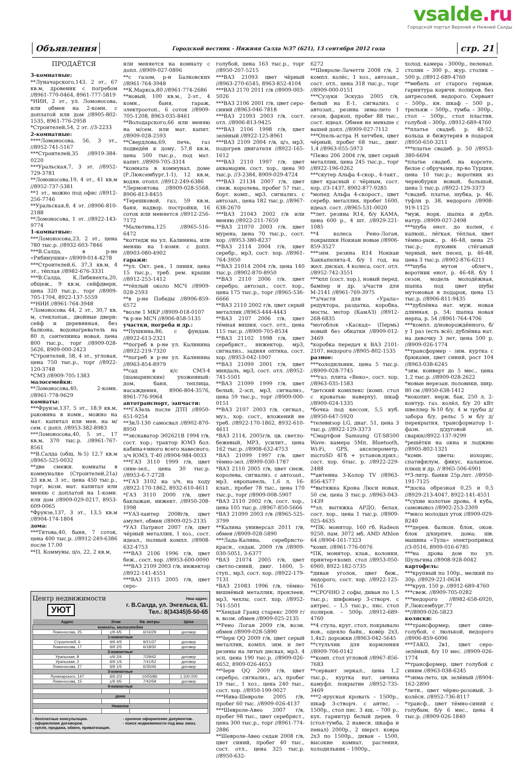vsalde.ru
Городской портал Верхней и Нижней Салды
Объявления
Городской вестник - Нижняя Салда №37 (621), 13 сентября 2012 года
стр. 21
ПРОДАЁТСЯ
3-комнатные:
**Луначарского,143, 2 эт., 67 кв.м, дровеник с погребом //8961-770-0464, 8961-777-5819
*НИИ, 2 эт., ул. Ломоносова, или обмен на 2-комн. с доплатой или дом //8905-802-1535, 8961-776-2958
*Строителей,54, 2 эт. //3-2233
2-комнатные:
****Ломоносова, 56, 3 эт., //8952-741-5167
***Строителей,35 //8919-384-0220
***Уральская,7, 3 эт. //8952-729-3781
**Ломоносова,19, 4 эт., 41 кв.м //8952-737-5381
**1 эт., можно под офис //8912-256-7746
**Уральская,8, 4 эт. //8906-810-2188
**Ломоносова, 1 эт. //8922-143-9774
1-комнатные:
***Ломоносова,23, 2 эт., цена 780 тыс.р. //8932-603-7846
***В.Салда, в р-не «Рябинушки» //8909-014-4278
***Строителей,6, 37,3 кв.м, 4 эт., тёплая //8982-676-3331
***В.Салда, К.Либкнехта,20, общеж., 9 кв.м, сейфдвери, цена 320 тыс.р., торг //8909-705-1704, 8922-137-5559
**НИИ //8961-764-3948
*Ломоносова 44, 2 эт., 30,7 кв. м, стеклопак., двойные двери: сейф и деревянная, без балкона, водонагреватель на 80 л, сантехника новая, цена 800 тыс.р., торг //8909-028-5626, 8909-000-2423
*Строителей, 58, 4 эт., угловая, цена 750 тыс.р., торг //8922-120-3748
*СМЗ //8909-705-1383
малосемейки:
**Ломоносова,40, 2-комн. //8961-778-9629
комнаты:
***Фрунзе,137, 5 эт., 18.9 кв.м, раковина в комн., можно на мат. капитал или мен. на м/сем. с допл. //8953-382-8983
***Ломоносова,40, 5 эт., 17 кв.м, 370 тыс.р. //8961-767-8561
**В.Салда (общ. №5) 12,7 кв.м //8965-525-0032
**две смежн. комнаты в коммуналке (Строителей,21а) 23 кв.м, 3 эт., цена 450 тыс.р., торг, возм. мат. капитал или меняю с доплатой на 1-комн. или дом //8909-029-0217, 8953-609-0065
*Фрунзе,137, 3 эт., 13,5 кв.м //8904-174-1804
дома:
***Титова,40, баня, 7 соток, цена 400 тыс.р. //8912-249-6386 после 17.00
**П. Коммуны, ц/о, 22, 2 кв.м,
или меняется на комнату с допл. //8909-027-0896
**с газом, р-н Балковских //8961-764-3948
**К.Маркса,80 //8961-774-2686
**новый, 100 кв.м., 2-эт., 4 комн., баня, гараж, электроотоп., 6 соток //8909-705-1208, 8963-035-8461
**Володарского,66 или меняю на м/сем. или мат. капит. //8909-028-2593
**Свердлова,69, печь, газ подведён к дому, 57,8 кв.м, цена 500 тыс.р., под мат. капит. //8909-705-3314
*комната в коммунал. доме (Р.Люксембург,1-1), 12 кв.м, водян. отопл. //8912-249-6386
*Лермонтова //8909-028-5568, 8906-813-8455
*Терешковой, газ, 59 кв.м, баня, надвор. постройки, 16 соток или меняется //8912-256-7172
*Малютина,125 //8965-516-6472
*коттедж на ул. Калинина, или меняю на 1-комн. с допл. //8903-080-4902
гаражи:
**ул. Окт. рев., 1 линия, цена 15 тыс.р., треб. рем. крыши //8912-255-1412
**тёплый около МСЧ //8909-028-2593
**в р-не Победы //8906-859-6572
*возле 1 МКР //8909-018-0107
*в р-не МСЧ //8906-858-5135
участки, погреба и др.:
**Пушкина,86, с фундам. //8922-613-2321
**погреб в р-не ул. Калинина //8922-219-7320
**погреб в р-не ул. Калинина //8963-854-8979
**сад в к/с СМЗ-4 (шамаринские) ухоженный: дом, баня, теплица, насаждения, 8906-804-3576, 8961-776-9964
автотранспорт, запчасти:
***ГАЗель после ДТП //8950-651-9254
**ЗиЛ-130 самосвал //8902-870-8950
**экскаватор Э02621В 1994 г/в, сост. хор.; трактор ЮМЗ бол. кабина+много всего навесного, з/ч ЮМЗ, Т-40 //8904-984-0033
***ГАЗ 3110 1999 г/в, цвет сине-зел., цена 30 тыс.р. //8953-6-7-2728
**ГАЗ 3102 на з/ч, на ходу //8922-170-1862, 8932-610-4611
*ГАЗ 3110 2000 г/в, цвет баклажан, инжект. //8950-208-1998
**УАЗ-хантер 2008г/в, цвет амулет, обмен //8909-025-2135
*УАЗ Патриот 2007 г/в, цвет чёрный металлик, 1 хоз., сост. идеал., полный компл. //8908-632-4753
***ВАЗ 2106 1996 г/в, цвет беж., сост. хор. //8953-600-0090
***ВАЗ 2109 2003 г/в, инжектор //8922-141-4551
***ВАЗ 2115 2005 г/в, цвет серо-
Центр недвижимости
УЮТ
Наш адрес:
г. В.Салда, ул. Энгельса, 61.
Тел.: 8(34345)5-50-65
| Адрес | Этаж | Кв. метры | Цена |
| --- | --- | --- | --- |
| комнаты, малосемейки | | | |
| Ломоносова, 25 | с/б 4/5 | 6/16/29 | договор |
| 1-комнатные | | | |
| Строителей, 6 | б/б 4/5 | 9/21/37 | договор |
| Ломоносова, 17 | б/б 2/5 | 6/18/30 | договор |
| 2-комнатные | | | |
| Уральская, 8 | с/б 2/4 | 7/29/42 | договор |
| Уральская, 2 | б/б 1/5 | 7/41/52 | договор |
| Ломоносова, 27 | б/б 1/5 | 6/35/46 | договор |
| 3-комнатные | | | |
| Луначарского, 147 | б/б 2/3 | 10/55/86 | 1.100.000 |
| Ломоносова, 15 | с/б 4/5 | 7/42/59 | договор |
| 4-комнатные | | | |
| дома | | | |
| Нежилое | | | |
- бесплатные консультации.
- оформление договоров.
- купля, продажа, обмен, приватизация.
- срочное оформление документов.
- поиск недвижимости под ваш заказ.
голубой, цена 163 тыс.р., торг //8950-207-5215
***ВАЗ 21093 цвет чёрный //8963-270-6545, 8963-852-4104
***ВАЗ 2170 2011 г/в //8909-003-5026
***ВАЗ 2106 2001 г/в, цвет серо-синий //8963-046-7818
***ВАЗ 21093 2003 г/в, сост. отл. //8906-813-9425
***ВАЗ 2106 1998 г/в, цвет зелёный //8922-125-8961
***ВАЗ 2109 2004 г/в, ц/з, мр3, подогрев двигателя //8922-165-1612
***ВАЗ 2110 1997 г/в, цвет аквамарин, сост. хор., цена 90 тыс.р. //3-2384, 8909-029-4724
***ВАЗ 21134 2007 г/в, цвет снеж. королева, пробег 57 тыс., борт. комп., мр3, сигнализ. с автозап., цена 182 тыс.р. //8967-638-2670
***ВАЗ 21043 2002 г/в или меняю //8922-211-7650
**ВАЗ 21070 2003 г/в, цвет мурена, цена 70 тыс.р., сост. хор. //8953-380-8237
**ВАЗ 2114 2004 г/в, цвет серебр., мр3, сост. хор. //8961-764-3950
**ВАЗ 21014 2004 г/в, цена 140 тыс.р. //8902-870-8950
**ВАЗ 2110 2006 г/в, цвет серебро, автозап., сост. хор., цена 175 тыс.р., торг //8965-536-6666
**ВАЗ 2110 2002 г/в, цвет серый металлик //8963-444-4443
**ВАЗ 2107 2006 г/в, цвет тёмная вишня, сост. отл., цена 115 тыс.р. //8909-705-8534
**ВАЗ 21102 1998 г/в, цвет серебрист., инжектор, мр3, сигнализ., задняя оптика, сост. хор. //8953-042-1007
**ВАЗ 21099 2001 г/в, цвет миндаль, мр3, сост. отл. //8952-741-5501
**ВАЗ 21099 1999 г/в, цвет белый, 2-эсп, мр3, сигнализ., цена 59 тыс.р., торг //8909-000-0151
**ВАЗ 2107 2003 г/в, сигнал., муз., хор. сост., вложений не треб. //8922-170-1862, 8932-610-4611
*ВАЗ 2114, 2005г/в, цв. светло-бежевый, МР3, усилит., цена 162 тыс.р. //8908-632-4753
*ВАЗ 21099 1997 г/в, цвет тёмно-зел. //8909-030-1787
*ВАЗ 2110 2005 г/в, цвет снеж. королева, сигнализ. с автозап., мр3, европанель, 1,6 л, 16-клап., пробег 78 тыс., цена 170 тыс.р., торг //8909-008-5907
*ВАЗ 2110 2002 г/в, сост. хор., цена 105 тыс.р. //8967-850-5666
*ВАЗ 21099 2003 г/в //8965-525-3799
**Калина универсал 2011 г/в, обмен //8909-028-5890
***Лада-Калина, серебристо-красн., седан, 2009 г/в //8909-030-5051, 3-6377
*ВАЗ 21074 2005 г/в, цвет светло-синий, двиг. 1600, 5-ступ., мр3, сост. хор. //8922-179-7131
*ВАЗ 21083 1996 г/в, тёмно-вишнёвый металлик, проклеен, мр3, чехлы, сост. хор. //8952-741-5501
**Хендай Гранд старекс 2009 г/в, возм. обмен //8909-025-2135
**Рено Логан 2009 г/в, возм. обмен //8909-028-5890
**Чери QQ 2009 г/в, цвет серый металлик, компл. зим. и лет резины на литых дисках, мр3, 4 эсп, цена 190 тыс.р. //8909-026-4652, 8909-026-4653
**Чери QQ 2009 г/в, цвет серебро, сигнализ., а/з, пробег 19 тыс., 1 хоз., цена 240 тыс., сост. хор. //8950-199-9027
***Нива-Шевроле 2005 г/в, пробег 60 тыс. //8909-026-4137
***Шевроле-Авео 2007 г/в, пробег 98 тыс., цвет серебрист., цена 300 тыс.р., торг //8961-774-2886
**Шевроле-Авео седан 2008 г/в, цвет синий, пробег 40 тыс., сост. отл., цена 325 тыс.р. //8950-632-
6272
**Шевроле-Лачетти 2008 г/в, 2 компл. колёс, 1 хоз., автозап., сост. отл., цена 318 тыс.р., торг //8909-000-0151
***Сузуки Эскудо 2005 г/в, белый на Е-1, сигнализ. с автозап., резина зима-лето 1 сезон, фаркоп, пробег 88 тыс., сост. идеал. Обмен не меньше с вашей допл. //8909-027-7112
***Опель-астра Н хетчбек, цвет чёрный, пробег 68 тыс., двиг. 1,4 //8963-055-5973
*Пежо 206 2004 г/в, цвет серый металлик, цена 245 тыс.р., торг //8922-196-0262
***скутер Альфа 4-скор., 4-такт., цвет красный с чёрным, сост. хор. //3-1437, 8902-877-9285
*мопед Альфа 4-скорост., цвет серебр. металлик, пробег 1600, идеал. сост. //8965-531-0020
**лет. резина R14, б/у КАМА, цена 600 р., 4 шт. //8929-221-1085
**4 колеса Рено-Логан, покрышки Нокиан новые //8906-859-3527
***зим. резина R14 Нокиан Хаккапелита-4, б/у 1 год, на жел. дисках, 4 колеса, сост. отл. //8952-742-3551
***кпп (сост. хор.), новый перед. бампер и др. з/части для М-2141 //8961-769-3975
**з/части для «Урала» редуктора, раздатка, коробка, мосты, мотор (КамАЗ) //8912-268-6835
*мотоблок «Каскад» (Пермь) новый без обкатки //8909-012-3469
*коробка передач к ВАЗ 2101-2107, недорого //8905-802-1535
разное:
***холодильник, цена 5 тыс.р. //8909-028-7745
***газ. плита «Веко», сост. хор. //8963-035-1583
*детский комплекс (комп. стол с кроватью наверху), шкаф //8909-024-1335
*бочка под кессон, 5,5 куб. //8950-647-5920
*телевизор LG, диаг. 51, цена 3 тыс.р. //8922-129-3373
*Смартфон Samsung GT-S8500 Wave: камера 5Мп, Bluetooth, Wi-Fi, GPS, акселерометр, microSD 4Гб + установ.прил.; сост. хор. 6тыс. р. //8922-229-2488
**антенна 3-Колор TV //8963-856-4577
**вытяжка Крона Люси новая, 50 см, цена 3 тыс.р. //8963-043-1439
**эл. вытяжка АРДО, белая, сост. хор., цена 1 тыс.р. //8909-025-4635
**ПК: монитор, 160 гб, Radeon 9250, пам. 3072 мб, AMD Athlon 64 //8904-161-7323
*комп. //8961-776-0076
*ПК, монитор, клав., колонки, принтер+комп. стол //8953-050-6960, 8922-182-5735
*диван уголок, цвет беж., недорого, сост. хор. //8922-125-7616
**СРОЧНО 2 софы, диван по 1,5 тыс.р.; шифоньер 3-створч. с антрес. – 1,5 тыс.р., пис. стол полиров. – 500р. //8912-689-4760
**4 стула, круг. стол, покрывало нов., одеяло байк., ковёр 2х3, 1,4х2; дорожки //8963-042-5645
**стульчик для кормления //8909-706-0142
**комп. стол угловой //8967-856-7683
**сервант зеркал., цена 1,2 тыс.р., куртка нат. овчина камуфл. покрытие //8952-735-3469
***2-ярусная кровать – 1500р., шкаф 3-створч. с антес. – 1500р., стол пис. 3 ящ. – 700 р., кух. гарнитур белый дерев. 9 (стол-тумба, 2 навесн. шкафа и пенал) 2000р., 2 шерст. ковра 2х3 по 1500р., диван – 1500, высокие комнат. растения, холодильник – 1000р.,
холод. камера - 3000р., пеленал. столик – 300 р., жур. столик – 500 р. //8912-689-4760
**мебель от старого герман. гарнитура коричн. полиров. без антресолей, недорого. Сервант – 500р., кн. шкаф – 500 р., трельяж – 500р., тумба – 300р., стол – 500р., стол пластик. голубой – 300р. //8912-689-4760
**платье свадеб. р. 48-52, кольца и бижутерия в подарок //8950-650-3211
***платье свадеб. р. 50 //8953-380-6694
*платье свадеб. на корсете, белое с обручами, пр-во Турция, цена 10 тыс.р.; воротник из чернобурки новый, большой, цена 5 тыс.р. //8922-129-3373
*свадеб. платье, шубка, р. 46, туфли р. 38, недорого //8908-919-1125
*муж. норк. шапка и дубл. натур. //8909-027-2498
***шуба енот. до колен, с капюш., лёгкая, тёплая, цвет тёмно-рыж., р. 46-48, цена 25 тыс.р.; пуховик стёганый черный, мех песец, р. 46-48, цена 3 тыс.р. //8902-876-6211
***шуба мутон облегч., воротник енот, р. 46-48, б/у 1 сезон, модель молодёжная, шапка под цвет шубы мутоновая в подарок, цена 15 тыс.р. //8906-811-9435
***дублёнка нат. муж. новая длинная, р. 54; шапка новая нерпа, р. 54 //8961-764-4706
***компл. д/новорождённого, б/у 1 раз (есть всё); дублёнка нат. на девочку 3 лет, цена 500 р. //8909-026-1774
**трансформер - зим. куртка с брюками, цвет синий, рост 104 //8963-038-6245
*зим. конверт до 5 мес., цена 1,2 тыс.р. //8909-028-2622
*новые нерезан. половики, шир. 80 см //8950-638-1412
*нокопит. нерж. бак, 250 л, 2-контур. газ. колёл, б/у 20 кВт швеллер №10 б/у, 4 м трубы д/забора б/у, рельс 5 м б/у д/перекрытия, трансформатор 1-фазн. д/дуговой эл. сварки//8922-137-9299
*решётки на окна и лоджию //8905-802-1321
*комн. цветы: иохорис, спатифилум, фикус, каланхое, плющ и др. // 8965-506-6901
**3-литр. банки 25р./шт. //8950-191-7125
**доска обрезная 0,25 и 0,5 //8929-213-4047, 8922-141-4551
**сухие колотые дрова, 4 куба, самовывоз //8902-253-2309
**мясо молодых уток //8909-029-8240
***дерев. балкон. блок, окон. блок д/кирпич. дома; шв. машина «Тула» электропривод //3-0516, 8909-016-6785
***на дрова дом по ул. Шульгина //8908-928-0042
картофель:
***крупный по 100р., мелкий по 30р. //8929-221-0634
***круп. 150 р. //8912-689-4760
***свеж. //8909-705-0282
***недорого //8982-658-6920, Р.Люксембург,77
**//8909-026-5823
коляски:
***трансформер, цвет сине-голубой, с люлькой, недорого //8906-859-6096
***ТАКО, 2в1, цвет серо-зелёный, б/у 10 мес. //8909-026-1774
**трансформер, цвет голубой с синим //8963-038-6245
**зима-лето, цв. зелёный //8904-162-2890
*летн., цвет чёрно-розовый, 3-колёсн. //8952-736-8117
*трансф., цвет тёмно-синий с голубым, б/у 6 мес., цена 4 тыс.р. //8909-026-1840